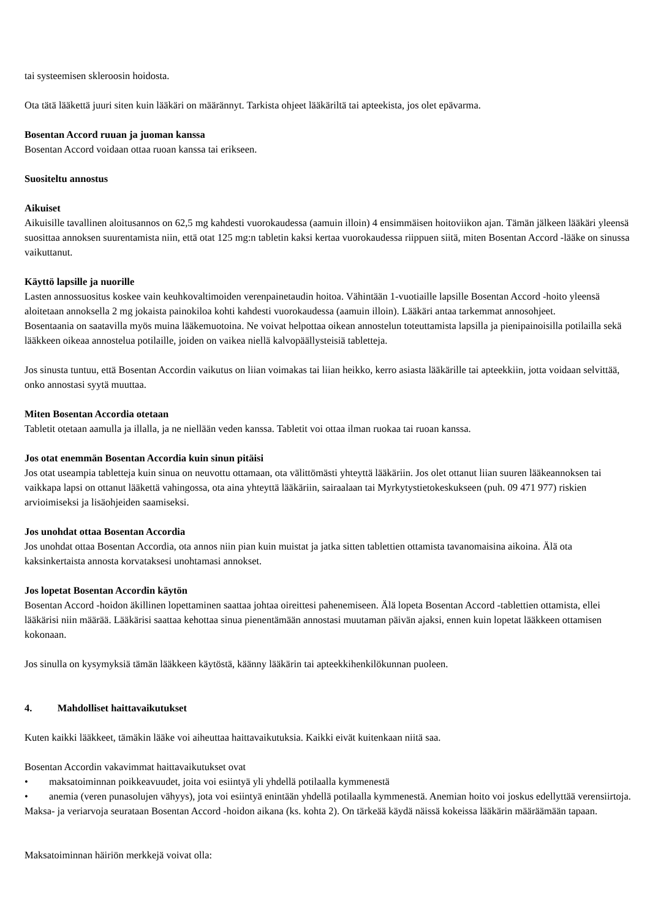tai systeemisen skleroosin hoidosta.
Ota tätä lääkettä juuri siten kuin lääkäri on määrännyt. Tarkista ohjeet lääkäriltä tai apteekista, jos olet epävarma.
Bosentan Accord ruuan ja juoman kanssa
Bosentan Accord voidaan ottaa ruoan kanssa tai erikseen.
Suositeltu annostus
Aikuiset
Aikuisille tavallinen aloitusannos on 62,5 mg kahdesti vuorokaudessa (aamuin illoin) 4 ensimmäisen hoitoviikon ajan. Tämän jälkeen lääkäri yleensä suosittaa annoksen suurentamista niin, että otat 125 mg:n tabletin kaksi kertaa vuorokaudessa riippuen siitä, miten Bosentan Accord -lääke on sinussa vaikuttanut.
Käyttö lapsille ja nuorille
Lasten annossuositus koskee vain keuhkovaltimoiden verenpainetaudin hoitoa. Vähintään 1-vuotiaille lapsille Bosentan Accord -hoito yleensä aloitetaan annoksella 2 mg jokaista painokiloa kohti kahdesti vuorokaudessa (aamuin illoin). Lääkäri antaa tarkemmat annosohjeet.
Bosentaania on saatavilla myös muina lääkemuotoina. Ne voivat helpottaa oikean annostelun toteuttamista lapsilla ja pienipainoisilla potilailla sekä lääkkeen oikeaa annostelua potilaille, joiden on vaikea niellä kalvopäällysteisiä tabletteja.
Jos sinusta tuntuu, että Bosentan Accordin vaikutus on liian voimakas tai liian heikko, kerro asiasta lääkärille tai apteekkiin, jotta voidaan selvittää, onko annostasi syytä muuttaa.
Miten Bosentan Accordia otetaan
Tabletit otetaan aamulla ja illalla, ja ne niellään veden kanssa. Tabletit voi ottaa ilman ruokaa tai ruoan kanssa.
Jos otat enemmän Bosentan Accordia kuin sinun pitäisi
Jos otat useampia tabletteja kuin sinua on neuvottu ottamaan, ota välittömästi yhteyttä lääkäriin. Jos olet ottanut liian suuren lääkeannoksen tai vaikkapa lapsi on ottanut lääkettä vahingossa, ota aina yhteyttä lääkäriin, sairaalaan tai Myrkytystietokeskukseen (puh. 09 471 977) riskien arvioimiseksi ja lisäohjeiden saamiseksi.
Jos unohdat ottaa Bosentan Accordia
Jos unohdat ottaa Bosentan Accordia, ota annos niin pian kuin muistat ja jatka sitten tablettien ottamista tavanomaisina aikoina. Älä ota kaksinkertaista annosta korvataksesi unohtamasi annokset.
Jos lopetat Bosentan Accordin käytön
Bosentan Accord -hoidon äkillinen lopettaminen saattaa johtaa oireittesi pahenemiseen. Älä lopeta Bosentan Accord -tablettien ottamista, ellei lääkärisi niin määrää. Lääkärisi saattaa kehottaa sinua pienentämään annostasi muutaman päivän ajaksi, ennen kuin lopetat lääkkeen ottamisen kokonaan.
Jos sinulla on kysymyksiä tämän lääkkeen käytöstä, käänny lääkärin tai apteekkihenkilökunnan puoleen.
4. Mahdolliset haittavaikutukset
Kuten kaikki lääkkeet, tämäkin lääke voi aiheuttaa haittavaikutuksia. Kaikki eivät kuitenkaan niitä saa.
Bosentan Accordin vakavimmat haittavaikutukset ovat
• maksatoiminnan poikkeavuudet, joita voi esiintyä yli yhdellä potilaalla kymmenestä
• anemia (veren punasolujen vähyys), jota voi esiintyä enintään yhdellä potilaalla kymmenestä. Anemian hoito voi joskus edellyttää verensiirtoja.
Maksa- ja veriarvoja seurataan Bosentan Accord -hoidon aikana (ks. kohta 2). On tärkeää käydä näissä kokeissa lääkärin määräämään tapaan.
Maksatoiminnan häiriön merkkejä voivat olla: